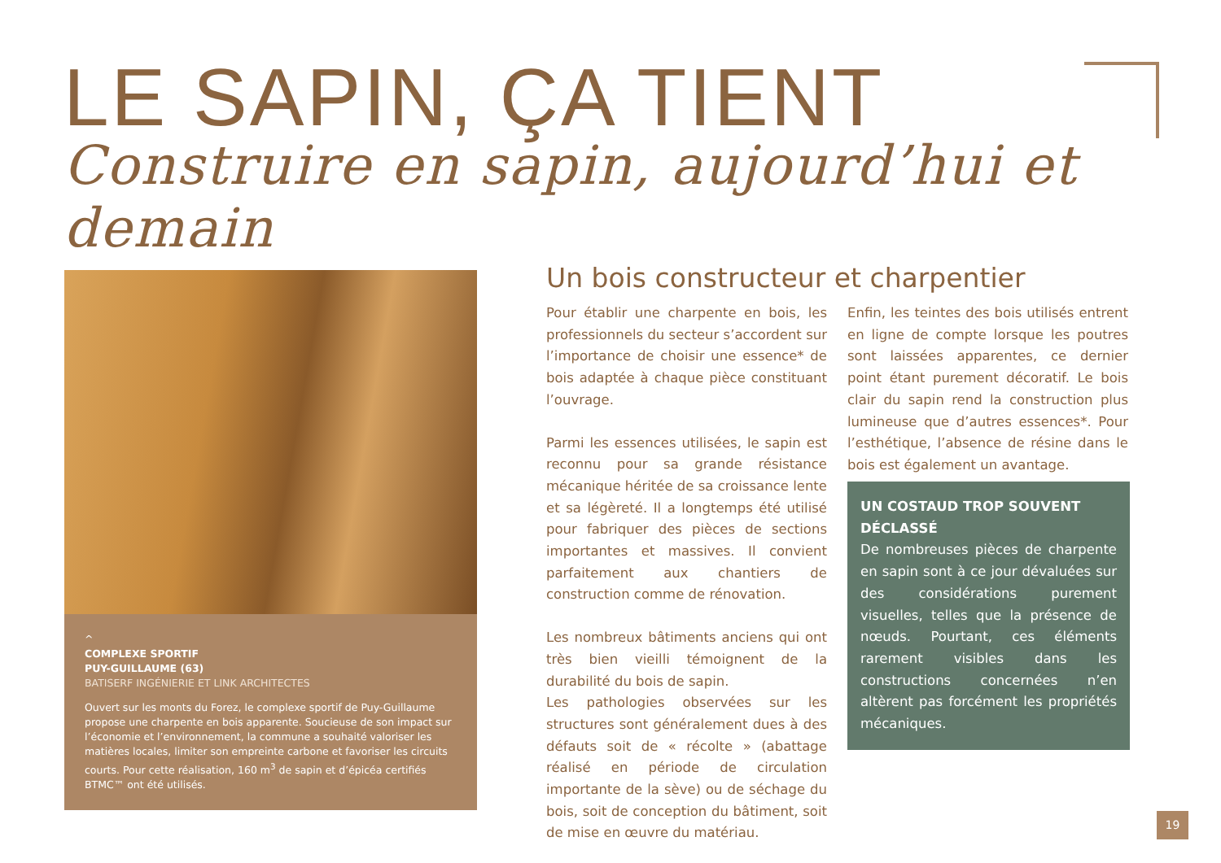LE SAPIN, ÇA TIENT
Construire en sapin, aujourd’hui et demain
^
COMPLEXE SPORTIF
PUY-GUILLAUME (63)
BATISERF INGÉNIERIE ET LINK ARCHITECTES
Ouvert sur les monts du Forez, le complexe sportif de Puy-Guillaume propose une charpente en bois apparente. Soucieuse de son impact sur l’économie et l’environnement, la commune a souhaité valoriser les matières locales, limiter son empreinte carbone et favoriser les circuits courts. Pour cette réalisation, 160 m<sup>3</sup> de sapin et d’épicéa certifiés BTMC™ ont été utilisés.
Un bois constructeur et charpentier
Pour établir une charpente en bois, les professionnels du secteur s’accordent sur l’importance de choisir une essence* de bois adaptée à chaque pièce constituant l’ouvrage.
Parmi les essences utilisées, le sapin est reconnu pour sa grande résistance mécanique héritée de sa croissance lente et sa légèreté. Il a longtemps été utilisé pour fabriquer des pièces de sections importantes et massives. Il convient parfaitement aux chantiers de construction comme de rénovation.
Les nombreux bâtiments anciens qui ont très bien vieilli témoignent de la durabilité du bois de sapin.
Les pathologies observées sur les structures sont généralement dues à des défauts soit de « récolte » (abattage réalisé en période de circulation importante de la sève) ou de séchage du bois, soit de conception du bâtiment, soit de mise en œuvre du matériau.
Enfin, les teintes des bois utilisés entrent en ligne de compte lorsque les poutres sont laissées apparentes, ce dernier point étant purement décoratif. Le bois clair du sapin rend la construction plus lumineuse que d’autres essences*. Pour l’esthétique, l’absence de résine dans le bois est également un avantage.
UN COSTAUD TROP SOUVENT DÉCLASSÉ
De nombreuses pièces de charpente en sapin sont à ce jour dévaluées sur des considérations purement visuelles, telles que la présence de nœuds. Pourtant, ces éléments rarement visibles dans les constructions concernées n’en altèrent pas forcément les propriétés mécaniques.
19